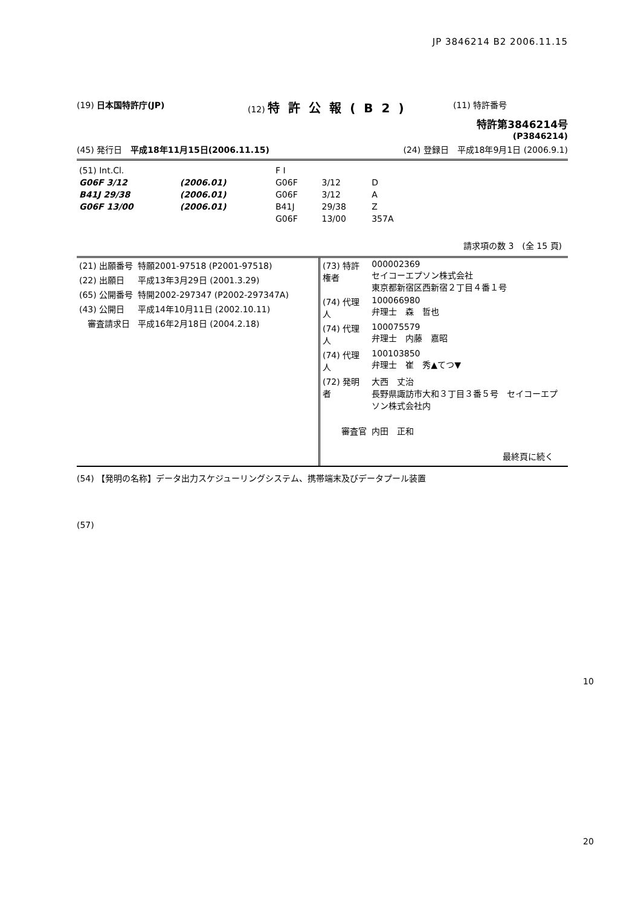JP 3846214 B2 2006.11.15
(19) 日本国特許庁(JP) (12) 特許公報(B2)
(11) 特許番号
特許第3846214号
(P3846214)
(45) 発行日　平成18年11月15日(2006.11.15)
(24) 登録日　平成18年9月1日 (2006.9.1)
| (51) Int.Cl. | | | F I | | |
| G06F 3/12 | (2006.01) | | G06F | 3/12 | D |
| B41J 29/38 | (2006.01) | | G06F | 3/12 | A |
| G06F 13/00 | (2006.01) | | B41J | 29/38 | Z |
| | | | G06F | 13/00 | 357A |
請求項の数 3　(全 15 頁)
| (21) 出願番号 | 特願2001-97518 (P2001-97518) |
| (22) 出願日 | 平成13年3月29日 (2001.3.29) |
| (65) 公開番号 | 特開2002-297347 (P2002-297347A) |
| (43) 公開日 | 平成14年10月11日 (2002.10.11) |
| 審査請求日 | 平成16年2月18日 (2004.2.18) |
| (73) 特許権者 | 000002369 セイコーエプソン株式会社 東京都新宿区西新宿２丁目４番１号 |
| (74) 代理人 | 100066980 弁理士 森 哲也 |
| (74) 代理人 | 100075579 弁理士 内藤 嘉昭 |
| (74) 代理人 | 100103850 弁理士 崔 秀▲てつ▼ |
| (72) 発明者 | 大西 丈治 長野県諏訪市大和３丁目３番５号 セイコーエプソン株式会社内 |
| 審査官 | 内田 正和 |
最終頁に続く
(54) 【発明の名称】データ出力スケジューリングシステム、携帯端末及びデータプール装置
(57)
10
20